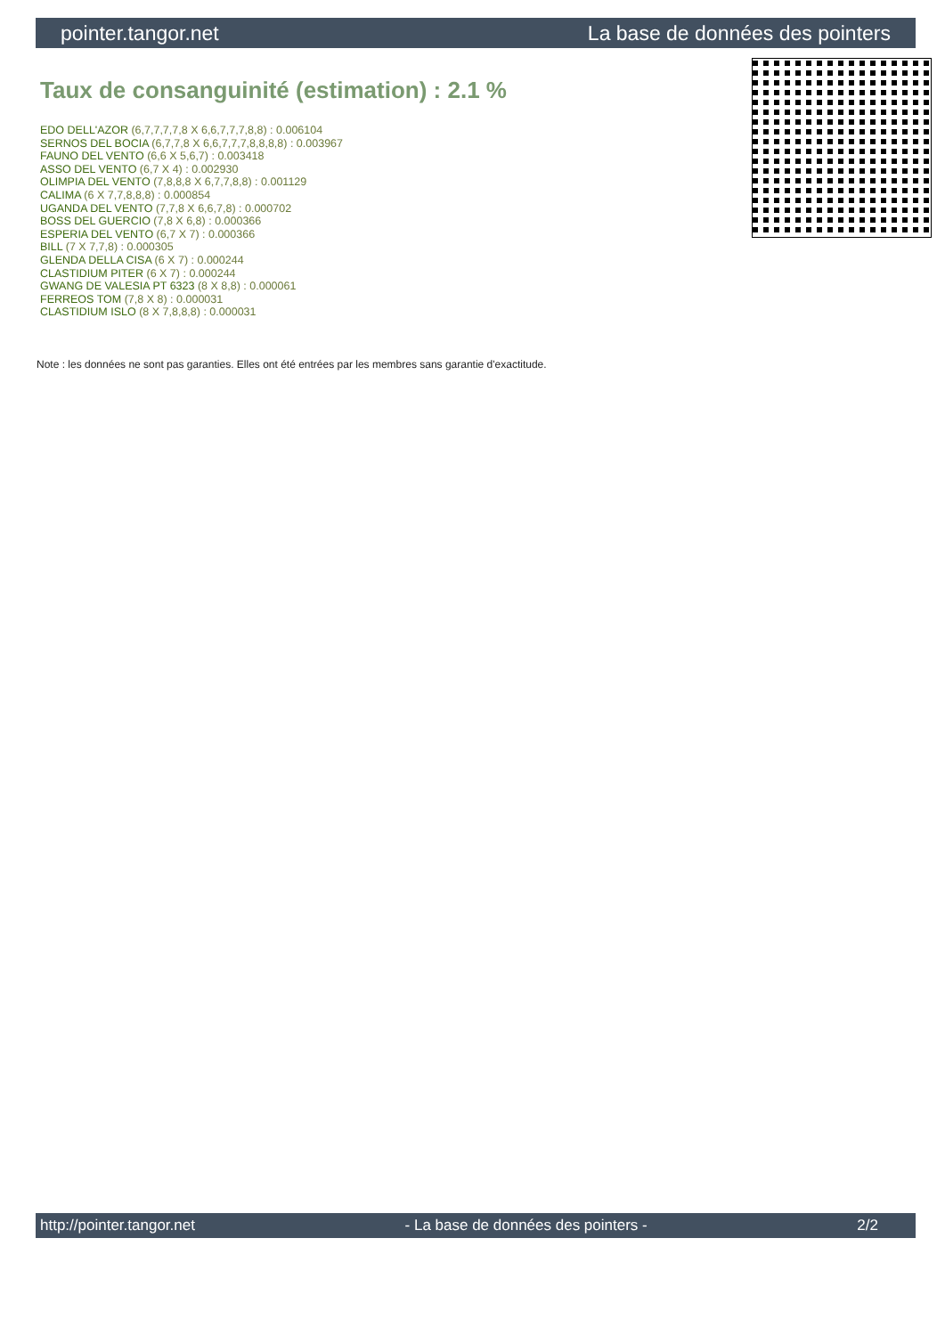pointer.tangor.net La base de données des pointers
Taux de consanguinité (estimation) : 2.1 %
EDO DELL'AZOR (6,7,7,7,7,8 X 6,6,7,7,7,8,8) : 0.006104
SERNOS DEL BOCIA (6,7,7,8 X 6,6,7,7,7,8,8,8,8) : 0.003967
FAUNO DEL VENTO (6,6 X 5,6,7) : 0.003418
ASSO DEL VENTO (6,7 X 4) : 0.002930
OLIMPIA DEL VENTO (7,8,8,8 X 6,7,7,8,8) : 0.001129
CALIMA (6 X 7,7,8,8,8) : 0.000854
UGANDA DEL VENTO (7,7,8 X 6,6,7,8) : 0.000702
BOSS DEL GUERCIO (7,8 X 6,8) : 0.000366
ESPERIA DEL VENTO (6,7 X 7) : 0.000366
BILL (7 X 7,7,8) : 0.000305
GLENDA DELLA CISA (6 X 7) : 0.000244
CLASTIDIUM PITER (6 X 7) : 0.000244
GWANG DE VALESIA PT 6323 (8 X 8,8) : 0.000061
FERREOS TOM (7,8 X 8) : 0.000031
CLASTIDIUM ISLO (8 X 7,8,8,8) : 0.000031
Note : les données ne sont pas garanties. Elles ont été entrées par les membres sans garantie d'exactitude.
http://pointer.tangor.net - La base de données des pointers - 2/2